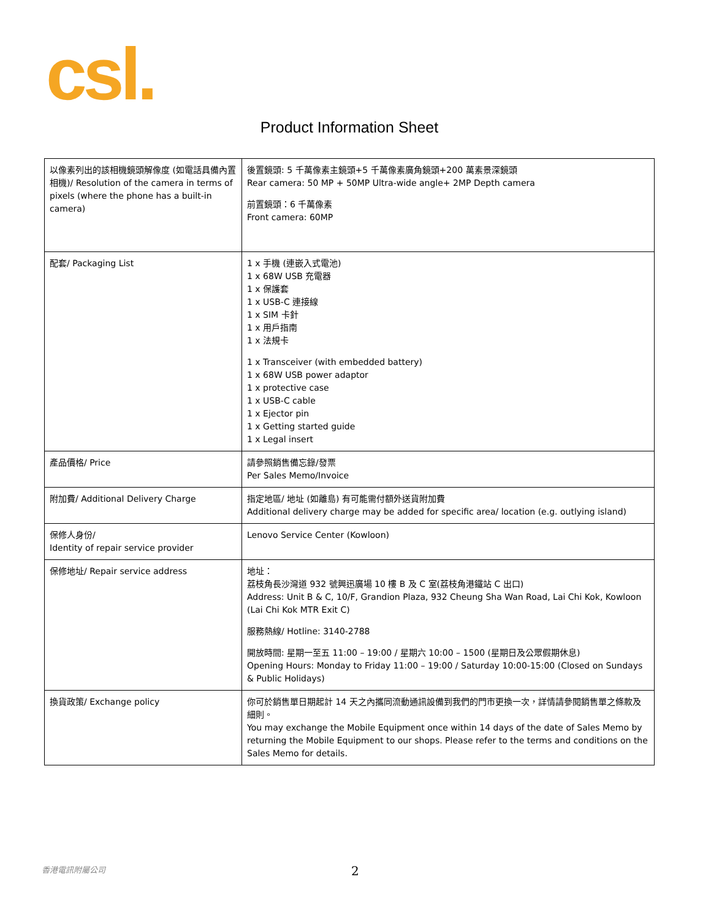csl.
Product Information Sheet
| 以像素列出的該相機鏡頭解像度 (如電話具備內置相機)/ Resolution of the camera in terms of pixels (where the phone has a built-in camera) | 後置鏡頭: 5 千萬像素主鏡頭+5 千萬像素廣角鏡頭+200 萬素景深鏡頭 Rear camera: 50 MP + 50MP Ultra-wide angle+ 2MP Depth camera 前置鏡頭：6 千萬像素 Front camera: 60MP |
| 配套/ Packaging List | 1 x 手機 (連嵌入式電池) 1 x 68W USB 充電器 1 x 保護套 1 x USB-C 連接線 1 x SIM 卡針 1 x 用戶指南 1 x 法規卡 1 x Transceiver (with embedded battery) 1 x 68W USB power adaptor 1 x protective case 1 x USB-C cable 1 x Ejector pin 1 x Getting started guide 1 x Legal insert |
| 產品價格/ Price | 請參照銷售備忘錄/發票 Per Sales Memo/Invoice |
| 附加費/ Additional Delivery Charge | 指定地區/ 地址 (如離島) 有可能需付額外送貨附加費 Additional delivery charge may be added for specific area/ location (e.g. outlying island) |
| 保修人身份/ Identity of repair service provider | Lenovo Service Center (Kowloon) |
| 保修地址/ Repair service address | 地址： 荔枝角長沙灣道 932 號興迅廣場 10 樓 B 及 C 室(荔枝角港鐵站 C 出口) Address: Unit B & C, 10/F, Grandion Plaza, 932 Cheung Sha Wan Road, Lai Chi Kok, Kowloon (Lai Chi Kok MTR Exit C) 服務熱線/ Hotline: 3140-2788 開放時間: 星期一至五 11:00 – 19:00 / 星期六 10:00 – 1500 (星期日及公眾假期休息) Opening Hours: Monday to Friday 11:00 – 19:00 / Saturday 10:00-15:00 (Closed on Sundays & Public Holidays) |
| 換貨政策/ Exchange policy | 你可於銷售單日期起計 14 天之內攜同流動通訊設備到我們的門市更換一次，詳情請參閱銷售單之條款及細則。 You may exchange the Mobile Equipment once within 14 days of the date of Sales Memo by returning the Mobile Equipment to our shops. Please refer to the terms and conditions on the Sales Memo for details. |
香港電訊附屬公司 2